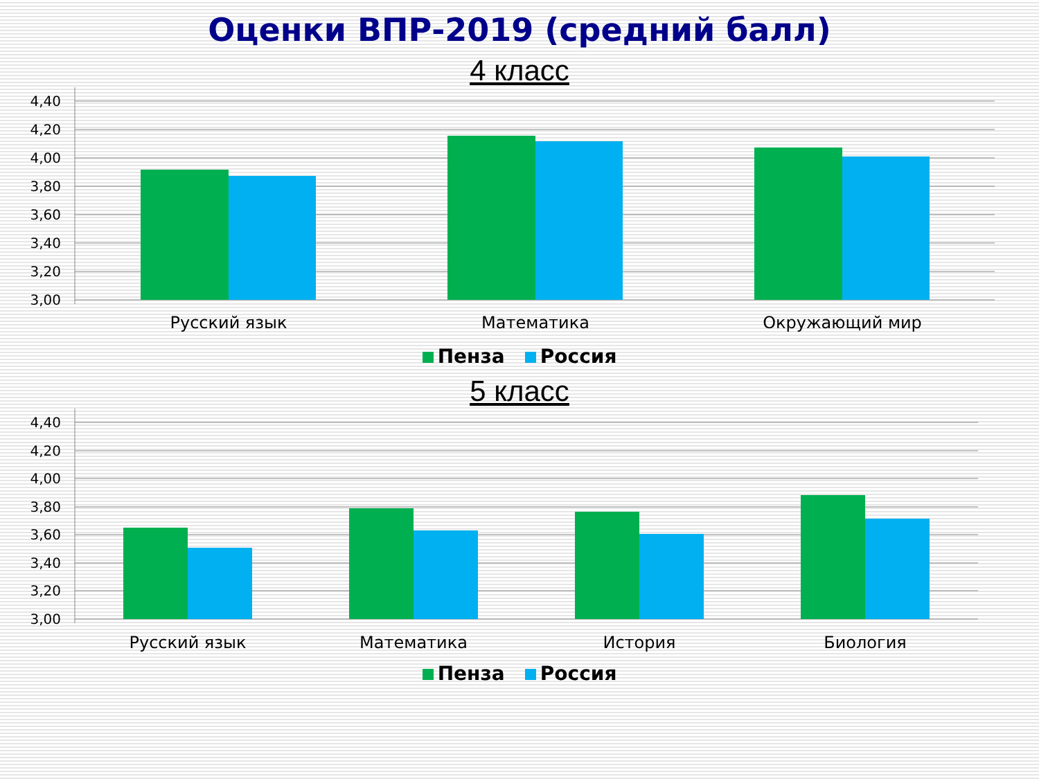Оценки ВПР-2019 (средний балл)
4 класс
4,40
4,20
4,00
3,80
3,60
3,40
3,20
3,00
Русский язык
Математика
Окружающий мир
Пенза Россия
5 класс
4,40
4,20
4,00
3,80
3,60
3,40
3,20
3,00
Русский язык
Математика
История
Биология
Пенза Россия